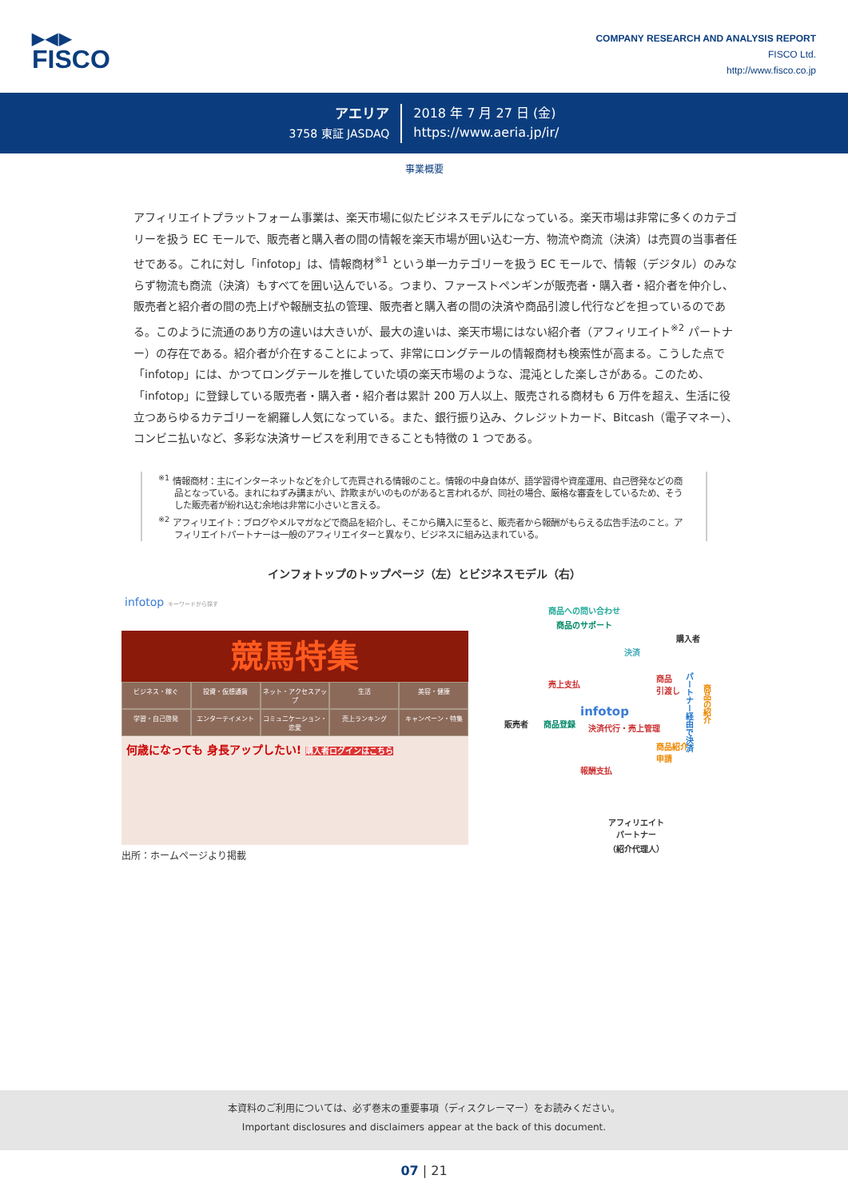▶◀▶
FISCO
COMPANY RESEARCH AND ANALYSIS REPORT
FISCO Ltd.
http://www.fisco.co.jp
アエリア
3758 東証 JASDAQ
2018 年 7 月 27 日 (金)
https://www.aeria.jp/ir/
事業概要
アフィリエイトプラットフォーム事業は、楽天市場に似たビジネスモデルになっている。楽天市場は非常に多くのカテゴリーを扱う EC モールで、販売者と購入者の間の情報を楽天市場が囲い込む一方、物流や商流（決済）は売買の当事者任せである。これに対し「infotop」は、情報商材<sup>※1</sup> という単一カテゴリーを扱う EC モールで、情報（デジタル）のみならず物流も商流（決済）もすべてを囲い込んでいる。つまり、ファーストペンギンが販売者・購入者・紹介者を仲介し、販売者と紹介者の間の売上げや報酬支払の管理、販売者と購入者の間の決済や商品引渡し代行などを担っているのである。このように流通のあり方の違いは大きいが、最大の違いは、楽天市場にはない紹介者（アフィリエイト<sup>※2</sup> パートナー）の存在である。紹介者が介在することによって、非常にロングテールの情報商材も検索性が高まる。こうした点で「infotop」には、かつてロングテールを推していた頃の楽天市場のような、混沌とした楽しさがある。このため、「infotop」に登録している販売者・購入者・紹介者は累計 200 万人以上、販売される商材も 6 万件を超え、生活に役立つあらゆるカテゴリーを網羅し人気になっている。また、銀行振り込み、クレジットカード、Bitcash（電子マネー）、コンビニ払いなど、多彩な決済サービスを利用できることも特徴の 1 つである。
<sup>※1</sup> 情報商材：主にインターネットなどを介して売買される情報のこと。情報の中身自体が、語学習得や資産運用、自己啓発などの商品となっている。まれにねずみ講まがい、詐欺まがいのものがあると言われるが、同社の場合、厳格な審査をしているため、そうした販売者が紛れ込む余地は非常に小さいと言える。
<sup>※2</sup> アフィリエイト：ブログやメルマガなどで商品を紹介し、そこから購入に至ると、販売者から報酬がもらえる広告手法のこと。アフィリエイトパートナーは一般のアフィリエイターと異なり、ビジネスに組み込まれている。
インフォトップのトップページ（左）とビジネスモデル（右）
infotop キーワードから探す
競馬特集
ビジネス・稼ぐ 投資・仮想通貨 ネット・アクセスアップ 生活 美容・健康 学習・自己啓発 エンターテイメント コミュニケーション・恋愛 売上ランキング キャンペーン・特集
何歳になっても 身長アップしたい! 購入者ログインはこちら
商品への問い合わせ
商品のサポート
購入者
決済
売上支払
商品
引渡し
infotop
販売者 商品登録 決済代行・売上管理
パートナー経由で決済
商品の紹介
商品紹介
申請
報酬支払
アフィリエイト
パートナー
（紹介代理人）
出所：ホームページより掲載
本資料のご利用については、必ず巻末の重要事項（ディスクレーマー）をお読みください。
Important disclosures and disclaimers appear at the back of this document.
07 | 21